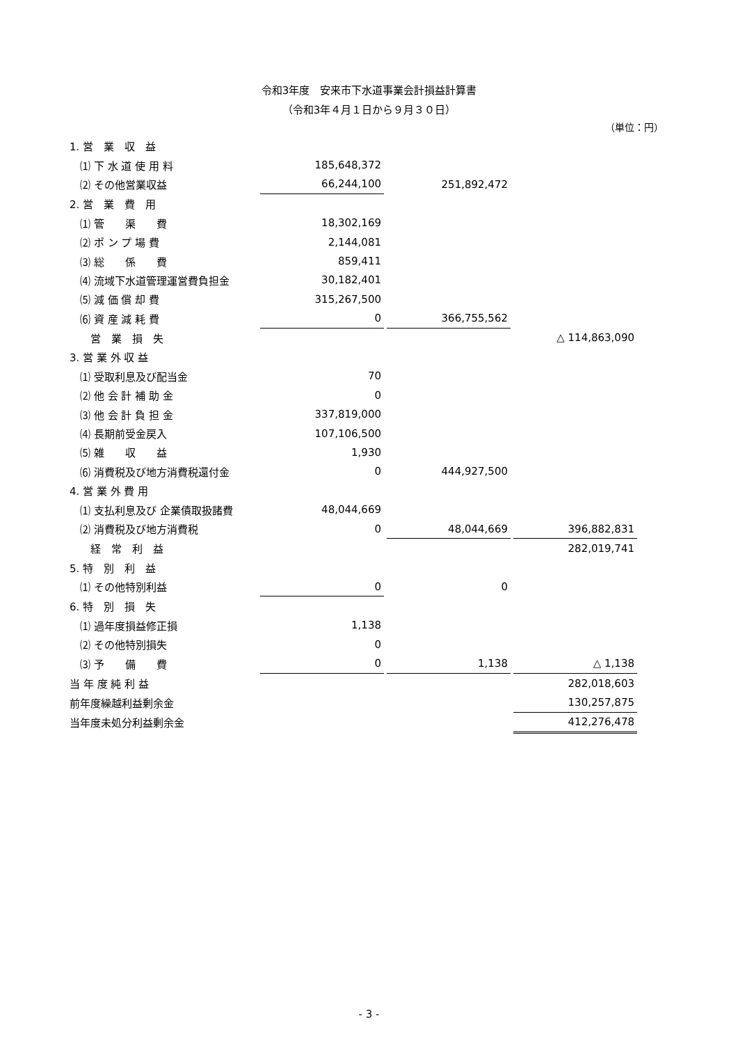令和3年度　安来市下水道事業会計損益計算書
（令和3年４月１日から９月３０日）
（単位：円）
| 1. 営 業 収 益 | | | | | |
| ⑴ 下 水 道 使 用 料 | 185,648,372 | | | | |
| ⑵ その他営業収益 | 66,244,100 | | 251,892,472 | | |
| 2. 営 業 費 用 | | | | | |
| ⑴ 管 渠 費 | 18,302,169 | | | | |
| ⑵ ポ ン プ 場 費 | 2,144,081 | | | | |
| ⑶ 総 係 費 | 859,411 | | | | |
| ⑷ 流域下水道管理運営費負担金 | 30,182,401 | | | | |
| ⑸ 減 価 償 却 費 | 315,267,500 | | | | |
| ⑹ 資 産 減 耗 費 | 0 | | 366,755,562 | | |
| 営 業 損 失 | | | | | △ 114,863,090 |
| 3. 営 業 外 収 益 | | | | | |
| ⑴ 受取利息及び配当金 | 70 | | | | |
| ⑵ 他 会 計 補 助 金 | 0 | | | | |
| ⑶ 他 会 計 負 担 金 | 337,819,000 | | | | |
| ⑷ 長期前受金戻入 | 107,106,500 | | | | |
| ⑸ 雑 収 益 | 1,930 | | | | |
| ⑹ 消費税及び地方消費税還付金 | 0 | | 444,927,500 | | |
| 4. 営 業 外 費 用 | | | | | |
| ⑴ 支払利息及び 企業債取扱諸費 | 48,044,669 | | | | |
| ⑵ 消費税及び地方消費税 | 0 | | 48,044,669 | | 396,882,831 |
| 経 常 利 益 | | | | | 282,019,741 |
| 5. 特 別 利 益 | | | | | |
| ⑴ その他特別利益 | 0 | | 0 | | |
| 6. 特 別 損 失 | | | | | |
| ⑴ 過年度損益修正損 | 1,138 | | | | |
| ⑵ その他特別損失 | 0 | | | | |
| ⑶ 予 備 費 | 0 | | 1,138 | | △ 1,138 |
| 当 年 度 純 利 益 | | | | | 282,018,603 |
| 前年度繰越利益剰余金 | | | | | 130,257,875 |
| 当年度未処分利益剰余金 | | | | | 412,276,478 |
- 3 -